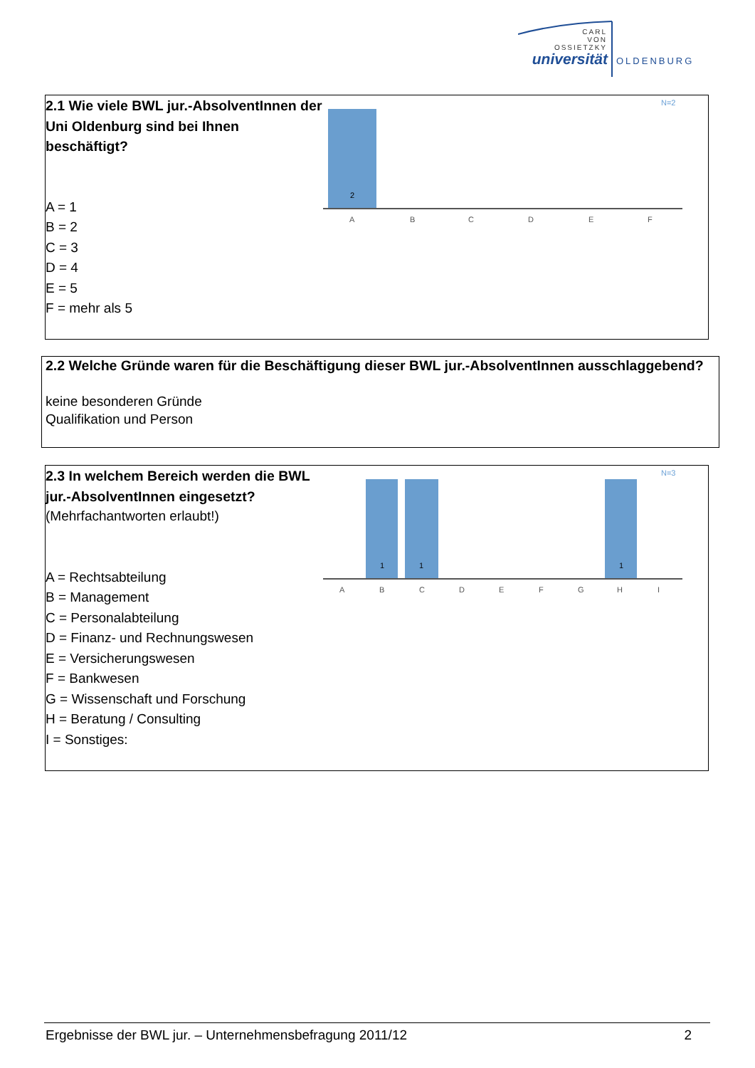CARL
VON
OSSIETZKY
universität
OLDENBURG
2.1 Wie viele BWL jur.-AbsolventInnen der Uni Oldenburg sind bei Ihnen beschäftigt?
A = 1
B = 2
C = 3
D = 4
E = 5
F = mehr als 5
N=2
2
A
B
C
D
E
F
2.2 Welche Gründe waren für die Beschäftigung dieser BWL jur.-AbsolventInnen ausschlaggebend?
keine besonderen Gründe
Qualifikation und Person
2.3 In welchem Bereich werden die BWL jur.-AbsolventInnen eingesetzt?
(Mehrfachantworten erlaubt!)
A = Rechtsabteilung
B = Management
C = Personalabteilung
D = Finanz- und Rechnungswesen
E = Versicherungswesen
F = Bankwesen
G = Wissenschaft und Forschung
H = Beratung / Consulting
I = Sonstiges:
N=3
1
1
1
A
B
C
D
E
F
G
H
I
Ergebnisse der BWL jur. – Unternehmensbefragung 2011/12 2